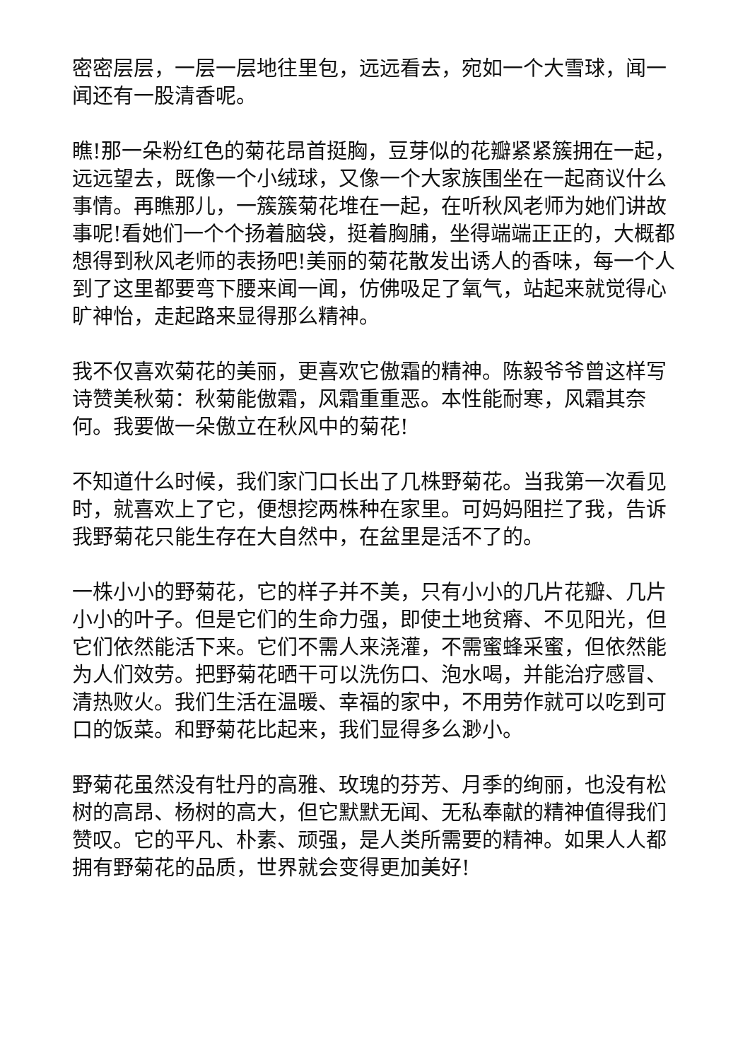密密层层，一层一层地往里包，远远看去，宛如一个大雪球，闻一闻还有一股清香呢。
瞧!那一朵粉红色的菊花昂首挺胸，豆芽似的花瓣紧紧簇拥在一起，远远望去，既像一个小绒球，又像一个大家族围坐在一起商议什么事情。再瞧那儿，一簇簇菊花堆在一起，在听秋风老师为她们讲故事呢!看她们一个个扬着脑袋，挺着胸脯，坐得端端正正的，大概都想得到秋风老师的表扬吧!美丽的菊花散发出诱人的香味，每一个人到了这里都要弯下腰来闻一闻，仿佛吸足了氧气，站起来就觉得心旷神怡，走起路来显得那么精神。
我不仅喜欢菊花的美丽，更喜欢它傲霜的精神。陈毅爷爷曾这样写诗赞美秋菊：秋菊能傲霜，风霜重重恶。本性能耐寒，风霜其奈何。我要做一朵傲立在秋风中的菊花!
不知道什么时候，我们家门口长出了几株野菊花。当我第一次看见时，就喜欢上了它，便想挖两株种在家里。可妈妈阻拦了我，告诉我野菊花只能生存在大自然中，在盆里是活不了的。
一株小小的野菊花，它的样子并不美，只有小小的几片花瓣、几片小小的叶子。但是它们的生命力强，即使土地贫瘠、不见阳光，但它们依然能活下来。它们不需人来浇灌，不需蜜蜂采蜜，但依然能为人们效劳。把野菊花晒干可以洗伤口、泡水喝，并能治疗感冒、清热败火。我们生活在温暖、幸福的家中，不用劳作就可以吃到可口的饭菜。和野菊花比起来，我们显得多么渺小。
野菊花虽然没有牡丹的高雅、玫瑰的芬芳、月季的绚丽，也没有松树的高昂、杨树的高大，但它默默无闻、无私奉献的精神值得我们赞叹。它的平凡、朴素、顽强，是人类所需要的精神。如果人人都拥有野菊花的品质，世界就会变得更加美好!